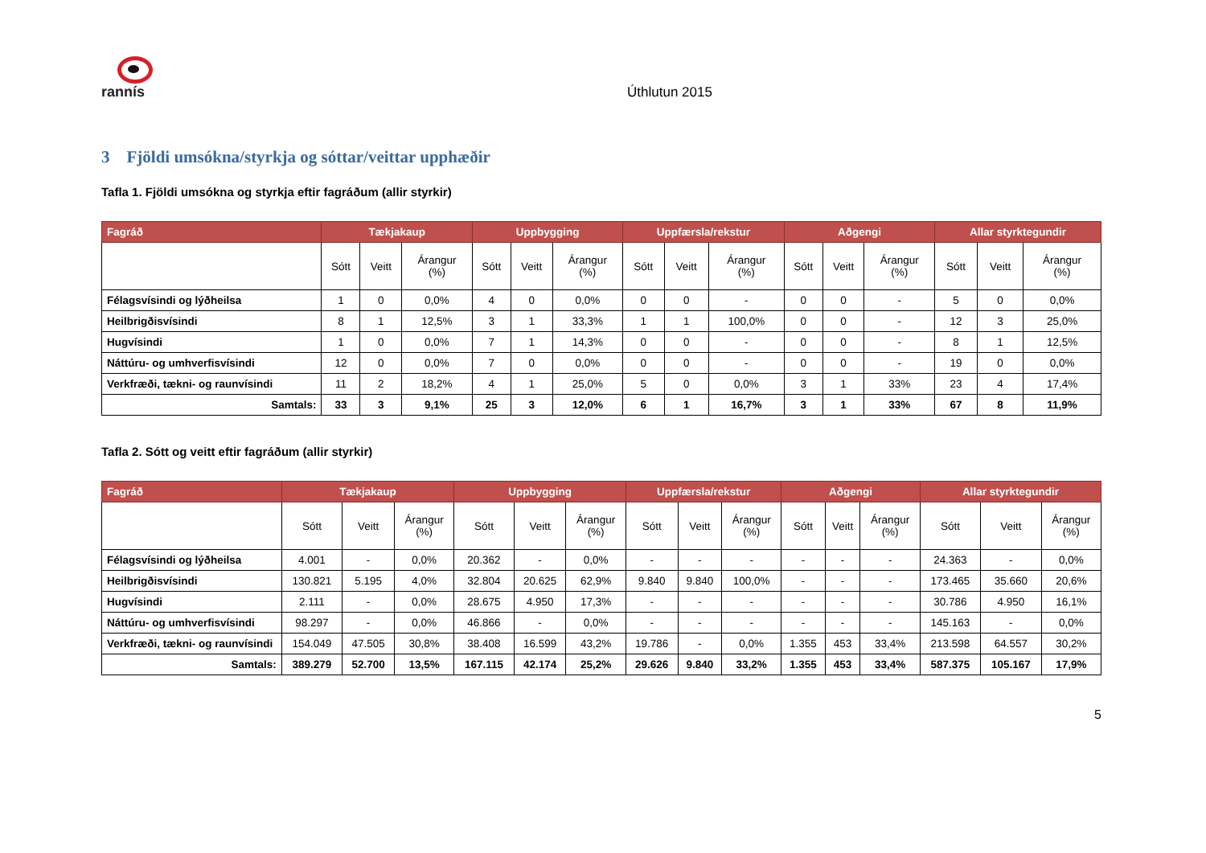rannís
Úthlutun 2015
3 Fjöldi umsókna/styrkja og sóttar/veittar upphæðir
Tafla 1. Fjöldi umsókna og styrkja eftir fagráðum (allir styrkir)
| Fagráð | Tækjakaup | | | Uppbygging | | | Uppfærsla/rekstur | | | Aðgengi | | | Allar styrktegundir | | |
| --- | --- | --- | --- | --- | --- | --- | --- | --- | --- | --- | --- | --- | --- | --- | --- |
| | Sótt | Veitt | Árangur (%) | Sótt | Veitt | Árangur (%) | Sótt | Veitt | Árangur (%) | Sótt | Veitt | Árangur (%) | Sótt | Veitt | Árangur (%) |
| Félagsvísindi og lýðheilsa | 1 | 0 | 0,0% | 4 | 0 | 0,0% | 0 | 0 | - | 0 | 0 | - | 5 | 0 | 0,0% |
| Heilbrigðisvísindi | 8 | 1 | 12,5% | 3 | 1 | 33,3% | 1 | 1 | 100,0% | 0 | 0 | - | 12 | 3 | 25,0% |
| Hugvísindi | 1 | 0 | 0,0% | 7 | 1 | 14,3% | 0 | 0 | - | 0 | 0 | - | 8 | 1 | 12,5% |
| Náttúru- og umhverfisvísindi | 12 | 0 | 0,0% | 7 | 0 | 0,0% | 0 | 0 | - | 0 | 0 | - | 19 | 0 | 0,0% |
| Verkfræði, tækni- og raunvísindi | 11 | 2 | 18,2% | 4 | 1 | 25,0% | 5 | 0 | 0,0% | 3 | 1 | 33% | 23 | 4 | 17,4% |
| Samtals: | 33 | 3 | 9,1% | 25 | 3 | 12,0% | 6 | 1 | 16,7% | 3 | 1 | 33% | 67 | 8 | 11,9% |
Tafla 2. Sótt og veitt eftir fagráðum (allir styrkir)
| Fagráð | Tækjakaup | | | Uppbygging | | | Uppfærsla/rekstur | | | Aðgengi | | | Allar styrktegundir | | |
| --- | --- | --- | --- | --- | --- | --- | --- | --- | --- | --- | --- | --- | --- | --- | --- |
| | Sótt | Veitt | Árangur (%) | Sótt | Veitt | Árangur (%) | Sótt | Veitt | Árangur (%) | Sótt | Veitt | Árangur (%) | Sótt | Veitt | Árangur (%) |
| Félagsvísindi og lýðheilsa | 4.001 | - | 0,0% | 20.362 | - | 0,0% | - | - | - | - | - | - | 24.363 | - | 0,0% |
| Heilbrigðisvísindi | 130.821 | 5.195 | 4,0% | 32.804 | 20.625 | 62,9% | 9.840 | 9.840 | 100,0% | - | - | - | 173.465 | 35.660 | 20,6% |
| Hugvísindi | 2.111 | - | 0,0% | 28.675 | 4.950 | 17,3% | - | - | - | - | - | - | 30.786 | 4.950 | 16,1% |
| Náttúru- og umhverfisvísindi | 98.297 | - | 0,0% | 46.866 | - | 0,0% | - | - | - | - | - | - | 145.163 | - | 0,0% |
| Verkfræði, tækni- og raunvísindi | 154.049 | 47.505 | 30,8% | 38.408 | 16.599 | 43,2% | 19.786 | - | 0,0% | 1.355 | 453 | 33,4% | 213.598 | 64.557 | 30,2% |
| Samtals: | 389.279 | 52.700 | 13,5% | 167.115 | 42.174 | 25,2% | 29.626 | 9.840 | 33,2% | 1.355 | 453 | 33,4% | 587.375 | 105.167 | 17,9% |
5